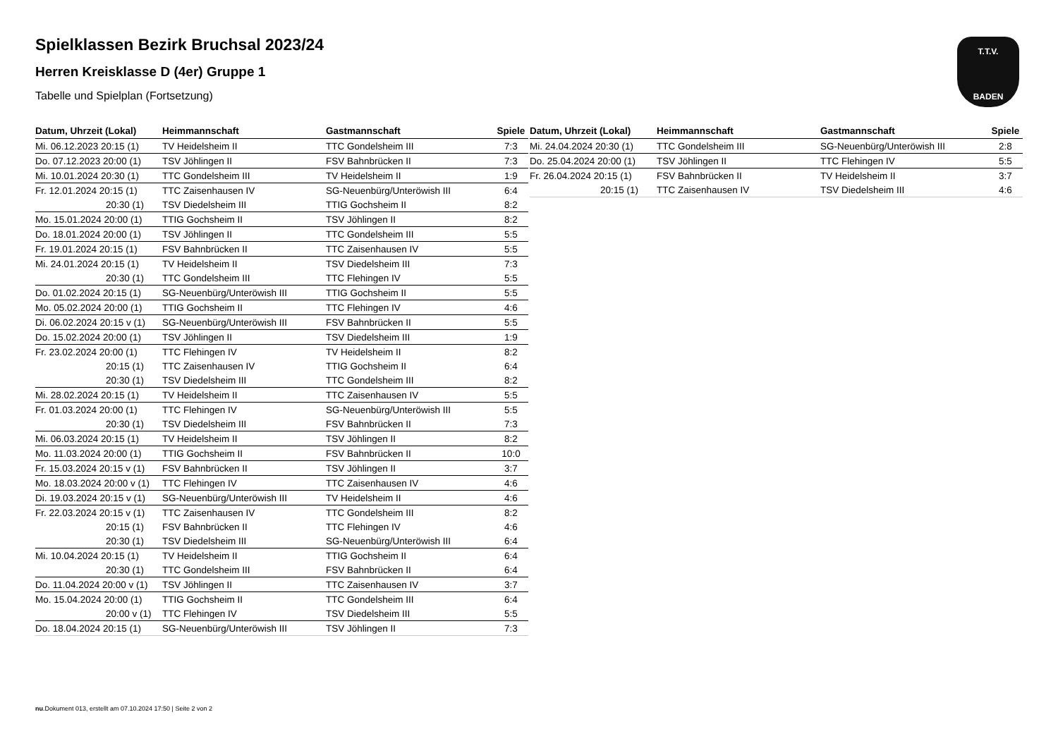T.T.V.
BADEN
Spielklassen Bezirk Bruchsal 2023/24
Herren Kreisklasse D (4er) Gruppe 1
Tabelle und Spielplan (Fortsetzung)
| Datum, Uhrzeit (Lokal) | Heimmannschaft | Gastmannschaft | Spiele |
| --- | --- | --- | --- |
| Mi. 06.12.2023 20:15 (1) | TV Heidelsheim II | TTC Gondelsheim III | 7:3 |
| Do. 07.12.2023 20:00 (1) | TSV Jöhlingen II | FSV Bahnbrücken II | 7:3 |
| Mi. 10.01.2024 20:30 (1) | TTC Gondelsheim III | TV Heidelsheim II | 1:9 |
| Fr. 12.01.2024 20:15 (1) | TTC Zaisenhausen IV | SG-Neuenbürg/Unteröwish III | 6:4 |
| 20:30 (1) | TSV Diedelsheim III | TTIG Gochsheim II | 8:2 |
| Mo. 15.01.2024 20:00 (1) | TTIG Gochsheim II | TSV Jöhlingen II | 8:2 |
| Do. 18.01.2024 20:00 (1) | TSV Jöhlingen II | TTC Gondelsheim III | 5:5 |
| Fr. 19.01.2024 20:15 (1) | FSV Bahnbrücken II | TTC Zaisenhausen IV | 5:5 |
| Mi. 24.01.2024 20:15 (1) | TV Heidelsheim II | TSV Diedelsheim III | 7:3 |
| 20:30 (1) | TTC Gondelsheim III | TTC Flehingen IV | 5:5 |
| Do. 01.02.2024 20:15 (1) | SG-Neuenbürg/Unteröwish III | TTIG Gochsheim II | 5:5 |
| Mo. 05.02.2024 20:00 (1) | TTIG Gochsheim II | TTC Flehingen IV | 4:6 |
| Di. 06.02.2024 20:15 v (1) | SG-Neuenbürg/Unteröwish III | FSV Bahnbrücken II | 5:5 |
| Do. 15.02.2024 20:00 (1) | TSV Jöhlingen II | TSV Diedelsheim III | 1:9 |
| Fr. 23.02.2024 20:00 (1) | TTC Flehingen IV | TV Heidelsheim II | 8:2 |
| 20:15 (1) | TTC Zaisenhausen IV | TTIG Gochsheim II | 6:4 |
| 20:30 (1) | TSV Diedelsheim III | TTC Gondelsheim III | 8:2 |
| Mi. 28.02.2024 20:15 (1) | TV Heidelsheim II | TTC Zaisenhausen IV | 5:5 |
| Fr. 01.03.2024 20:00 (1) | TTC Flehingen IV | SG-Neuenbürg/Unteröwish III | 5:5 |
| 20:30 (1) | TSV Diedelsheim III | FSV Bahnbrücken II | 7:3 |
| Mi. 06.03.2024 20:15 (1) | TV Heidelsheim II | TSV Jöhlingen II | 8:2 |
| Mo. 11.03.2024 20:00 (1) | TTIG Gochsheim II | FSV Bahnbrücken II | 10:0 |
| Fr. 15.03.2024 20:15 v (1) | FSV Bahnbrücken II | TSV Jöhlingen II | 3:7 |
| Mo. 18.03.2024 20:00 v (1) | TTC Flehingen IV | TTC Zaisenhausen IV | 4:6 |
| Di. 19.03.2024 20:15 v (1) | SG-Neuenbürg/Unteröwish III | TV Heidelsheim II | 4:6 |
| Fr. 22.03.2024 20:15 v (1) | TTC Zaisenhausen IV | TTC Gondelsheim III | 8:2 |
| 20:15 (1) | FSV Bahnbrücken II | TTC Flehingen IV | 4:6 |
| 20:30 (1) | TSV Diedelsheim III | SG-Neuenbürg/Unteröwish III | 6:4 |
| Mi. 10.04.2024 20:15 (1) | TV Heidelsheim II | TTIG Gochsheim II | 6:4 |
| 20:30 (1) | TTC Gondelsheim III | FSV Bahnbrücken II | 6:4 |
| Do. 11.04.2024 20:00 v (1) | TSV Jöhlingen II | TTC Zaisenhausen IV | 3:7 |
| Mo. 15.04.2024 20:00 (1) | TTIG Gochsheim II | TTC Gondelsheim III | 6:4 |
| 20:00 v (1) | TTC Flehingen IV | TSV Diedelsheim III | 5:5 |
| Do. 18.04.2024 20:15 (1) | SG-Neuenbürg/Unteröwish III | TSV Jöhlingen II | 7:3 |
| Datum, Uhrzeit (Lokal) | Heimmannschaft | Gastmannschaft | Spiele |
| --- | --- | --- | --- |
| Mi. 24.04.2024 20:30 (1) | TTC Gondelsheim III | SG-Neuenbürg/Unteröwish III | 2:8 |
| Do. 25.04.2024 20:00 (1) | TSV Jöhlingen II | TTC Flehingen IV | 5:5 |
| Fr. 26.04.2024 20:15 (1) | FSV Bahnbrücken II | TV Heidelsheim II | 3:7 |
| 20:15 (1) | TTC Zaisenhausen IV | TSV Diedelsheim III | 4:6 |
nu.Dokument 013, erstellt am 07.10.2024 17:50 | Seite 2 von 2